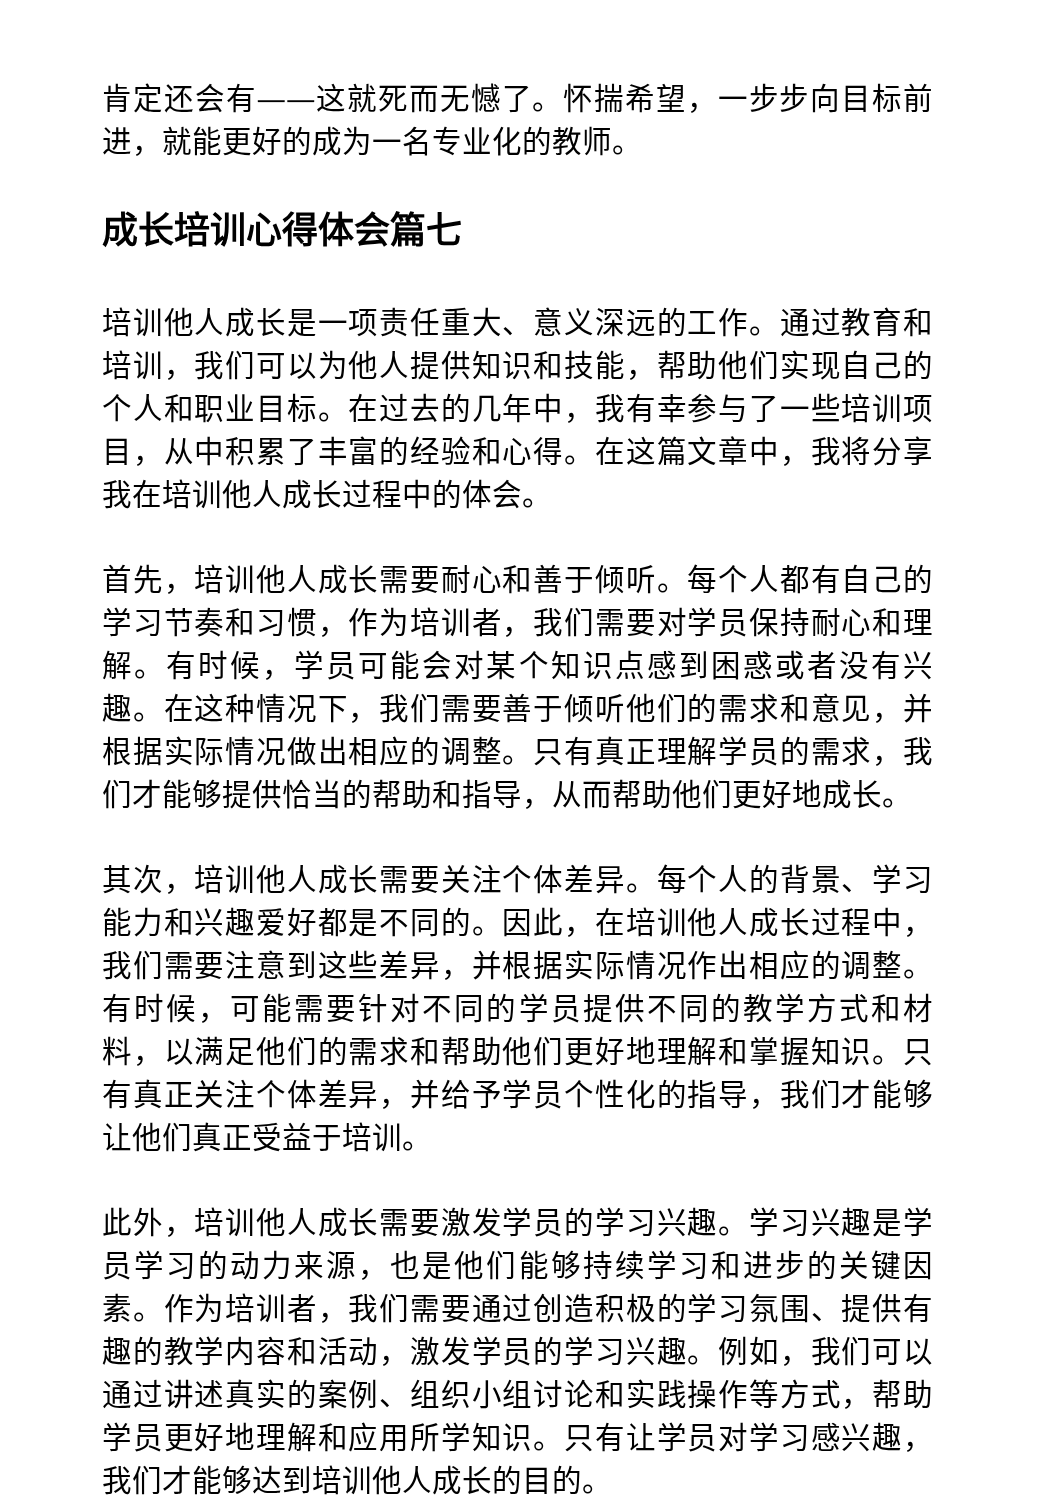肯定还会有——这就死而无憾了。怀揣希望，一步步向目标前进，就能更好的成为一名专业化的教师。
成长培训心得体会篇七
培训他人成长是一项责任重大、意义深远的工作。通过教育和培训，我们可以为他人提供知识和技能，帮助他们实现自己的个人和职业目标。在过去的几年中，我有幸参与了一些培训项目，从中积累了丰富的经验和心得。在这篇文章中，我将分享我在培训他人成长过程中的体会。
首先，培训他人成长需要耐心和善于倾听。每个人都有自己的学习节奏和习惯，作为培训者，我们需要对学员保持耐心和理解。有时候，学员可能会对某个知识点感到困惑或者没有兴趣。在这种情况下，我们需要善于倾听他们的需求和意见，并根据实际情况做出相应的调整。只有真正理解学员的需求，我们才能够提供恰当的帮助和指导，从而帮助他们更好地成长。
其次，培训他人成长需要关注个体差异。每个人的背景、学习能力和兴趣爱好都是不同的。因此，在培训他人成长过程中，我们需要注意到这些差异，并根据实际情况作出相应的调整。有时候，可能需要针对不同的学员提供不同的教学方式和材料，以满足他们的需求和帮助他们更好地理解和掌握知识。只有真正关注个体差异，并给予学员个性化的指导，我们才能够让他们真正受益于培训。
此外，培训他人成长需要激发学员的学习兴趣。学习兴趣是学员学习的动力来源，也是他们能够持续学习和进步的关键因素。作为培训者，我们需要通过创造积极的学习氛围、提供有趣的教学内容和活动，激发学员的学习兴趣。例如，我们可以通过讲述真实的案例、组织小组讨论和实践操作等方式，帮助学员更好地理解和应用所学知识。只有让学员对学习感兴趣，我们才能够达到培训他人成长的目的。